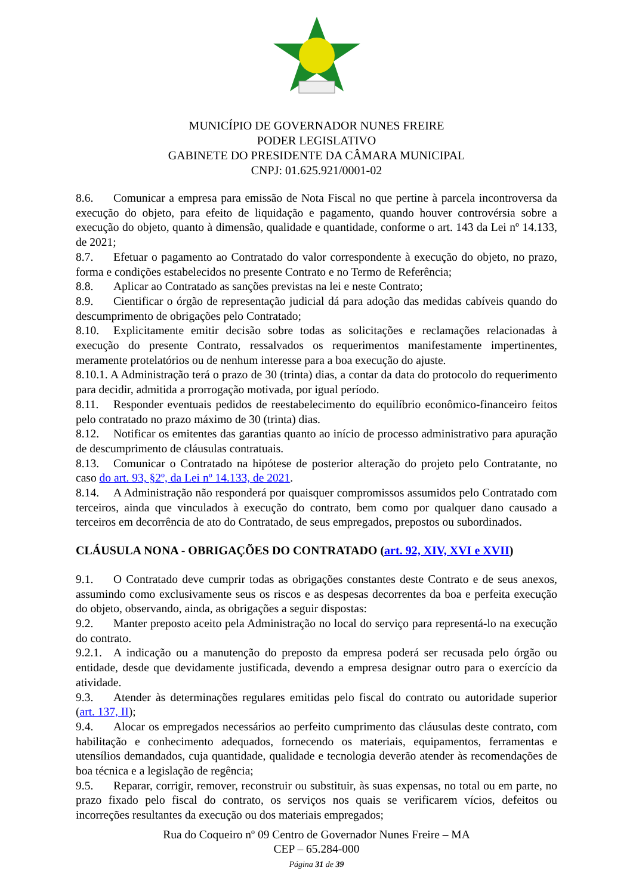MUNICÍPIO DE GOVERNADOR NUNES FREIRE
PODER LEGISLATIVO
GABINETE DO PRESIDENTE DA CÂMARA MUNICIPAL
CNPJ: 01.625.921/0001-02
8.6. Comunicar a empresa para emissão de Nota Fiscal no que pertine à parcela incontroversa da execução do objeto, para efeito de liquidação e pagamento, quando houver controvérsia sobre a execução do objeto, quanto à dimensão, qualidade e quantidade, conforme o art. 143 da Lei nº 14.133, de 2021;
8.7. Efetuar o pagamento ao Contratado do valor correspondente à execução do objeto, no prazo, forma e condições estabelecidos no presente Contrato e no Termo de Referência;
8.8. Aplicar ao Contratado as sanções previstas na lei e neste Contrato;
8.9. Cientificar o órgão de representação judicial dá para adoção das medidas cabíveis quando do descumprimento de obrigações pelo Contratado;
8.10. Explicitamente emitir decisão sobre todas as solicitações e reclamações relacionadas à execução do presente Contrato, ressalvados os requerimentos manifestamente impertinentes, meramente protelatórios ou de nenhum interesse para a boa execução do ajuste.
8.10.1. A Administração terá o prazo de 30 (trinta) dias, a contar da data do protocolo do requerimento para decidir, admitida a prorrogação motivada, por igual período.
8.11. Responder eventuais pedidos de reestabelecimento do equilíbrio econômico-financeiro feitos pelo contratado no prazo máximo de 30 (trinta) dias.
8.12. Notificar os emitentes das garantias quanto ao início de processo administrativo para apuração de descumprimento de cláusulas contratuais.
8.13. Comunicar o Contratado na hipótese de posterior alteração do projeto pelo Contratante, no caso do art. 93, §2º, da Lei nº 14.133, de 2021.
8.14. A Administração não responderá por quaisquer compromissos assumidos pelo Contratado com terceiros, ainda que vinculados à execução do contrato, bem como por qualquer dano causado a terceiros em decorrência de ato do Contratado, de seus empregados, prepostos ou subordinados.
CLÁUSULA NONA - OBRIGAÇÕES DO CONTRATADO (art. 92, XIV, XVI e XVII)
9.1. O Contratado deve cumprir todas as obrigações constantes deste Contrato e de seus anexos, assumindo como exclusivamente seus os riscos e as despesas decorrentes da boa e perfeita execução do objeto, observando, ainda, as obrigações a seguir dispostas:
9.2. Manter preposto aceito pela Administração no local do serviço para representá-lo na execução do contrato.
9.2.1. A indicação ou a manutenção do preposto da empresa poderá ser recusada pelo órgão ou entidade, desde que devidamente justificada, devendo a empresa designar outro para o exercício da atividade.
9.3. Atender às determinações regulares emitidas pelo fiscal do contrato ou autoridade superior (art. 137, II);
9.4. Alocar os empregados necessários ao perfeito cumprimento das cláusulas deste contrato, com habilitação e conhecimento adequados, fornecendo os materiais, equipamentos, ferramentas e utensílios demandados, cuja quantidade, qualidade e tecnologia deverão atender às recomendações de boa técnica e a legislação de regência;
9.5. Reparar, corrigir, remover, reconstruir ou substituir, às suas expensas, no total ou em parte, no prazo fixado pelo fiscal do contrato, os serviços nos quais se verificarem vícios, defeitos ou incorreções resultantes da execução ou dos materiais empregados;
Rua do Coqueiro nº 09 Centro de Governador Nunes Freire – MA
CEP – 65.284-000
Página 31 de 39